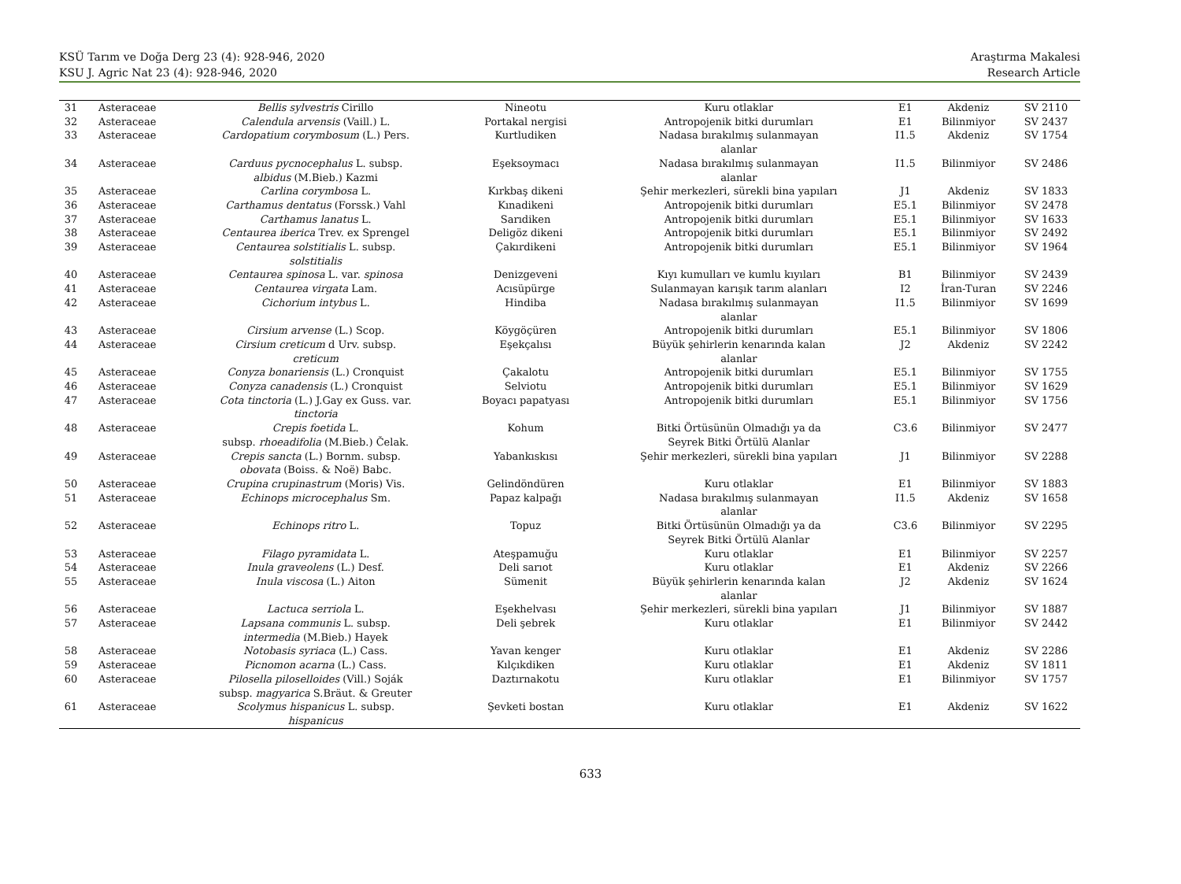KSÜ Tarım ve Doğa Derg 23 (4): 928-946, 2020
KSU J. Agric Nat 23 (4): 928-946, 2020
Araştırma Makalesi
Research Article
| 31 | Asteraceae | Bellis sylvestris Cirillo | Nineotu | Kuru otlaklar | E1 | Akdeniz | SV 2110 |
| 32 | Asteraceae | Calendula arvensis (Vaill.) L. | Portakal nergisi | Antropojenik bitki durumları | E1 | Bilinmiyor | SV 2437 |
| 33 | Asteraceae | Cardopatium corymbosum (L.) Pers. | Kurtludiken | Nadasa bırakılmış sulanmayan alanlar | I1.5 | Akdeniz | SV 1754 |
| 34 | Asteraceae | Carduus pycnocephalus L. subsp. albidus (M.Bieb.) Kazmi | Eşeksoymacı | Nadasa bırakılmış sulanmayan alanlar | I1.5 | Bilinmiyor | SV 2486 |
| 35 | Asteraceae | Carlina corymbosa L. | Kırkbaş dikeni | Şehir merkezleri, sürekli bina yapıları | J1 | Akdeniz | SV 1833 |
| 36 | Asteraceae | Carthamus dentatus (Forssk.) Vahl | Kınadikeni | Antropojenik bitki durumları | E5.1 | Bilinmiyor | SV 2478 |
| 37 | Asteraceae | Carthamus lanatus L. | Sarıdiken | Antropojenik bitki durumları | E5.1 | Bilinmiyor | SV 1633 |
| 38 | Asteraceae | Centaurea iberica Trev. ex Sprengel | Deligöz dikeni | Antropojenik bitki durumları | E5.1 | Bilinmiyor | SV 2492 |
| 39 | Asteraceae | Centaurea solstitialis L. subsp. solstitialis | Çakırdikeni | Antropojenik bitki durumları | E5.1 | Bilinmiyor | SV 1964 |
| 40 | Asteraceae | Centaurea spinosa L. var. spinosa | Denizgeveni | Kıyı kumulları ve kumlu kıyıları | B1 | Bilinmiyor | SV 2439 |
| 41 | Asteraceae | Centaurea virgata Lam. | Acısüpürge | Sulanmayan karışık tarım alanları | I2 | İran-Turan | SV 2246 |
| 42 | Asteraceae | Cichorium intybus L. | Hindiba | Nadasa bırakılmış sulanmayan alanlar | I1.5 | Bilinmiyor | SV 1699 |
| 43 | Asteraceae | Cirsium arvense (L.) Scop. | Köygöçüren | Antropojenik bitki durumları | E5.1 | Bilinmiyor | SV 1806 |
| 44 | Asteraceae | Cirsium creticum d Urv. subsp. creticum | Eşekçalısı | Büyük şehirlerin kenarında kalan alanlar | J2 | Akdeniz | SV 2242 |
| 45 | Asteraceae | Conyza bonariensis (L.) Cronquist | Çakalotu | Antropojenik bitki durumları | E5.1 | Bilinmiyor | SV 1755 |
| 46 | Asteraceae | Conyza canadensis (L.) Cronquist | Selviotu | Antropojenik bitki durumları | E5.1 | Bilinmiyor | SV 1629 |
| 47 | Asteraceae | Cota tinctoria (L.) J.Gay ex Guss. var. tinctoria | Boyacı papatyası | Antropojenik bitki durumları | E5.1 | Bilinmiyor | SV 1756 |
| 48 | Asteraceae | Crepis foetida L. subsp. rhoeadifolia (M.Bieb.) Čelak. | Kohum | Bitki Örtüsünün Olmadığı ya da Seyrek Bitki Örtülü Alanlar | C3.6 | Bilinmiyor | SV 2477 |
| 49 | Asteraceae | Crepis sancta (L.) Bornm. subsp. obovata (Boiss. & Noë) Babc. | Yabankıskısı | Şehir merkezleri, sürekli bina yapıları | J1 | Bilinmiyor | SV 2288 |
| 50 | Asteraceae | Crupina crupinastrum (Moris) Vis. | Gelindöndüren | Kuru otlaklar | E1 | Bilinmiyor | SV 1883 |
| 51 | Asteraceae | Echinops microcephalus Sm. | Papaz kalpağı | Nadasa bırakılmış sulanmayan alanlar | I1.5 | Akdeniz | SV 1658 |
| 52 | Asteraceae | Echinops ritro L. | Topuz | Bitki Örtüsünün Olmadığı ya da Seyrek Bitki Örtülü Alanlar | C3.6 | Bilinmiyor | SV 2295 |
| 53 | Asteraceae | Filago pyramidata L. | Ateşpamuğu | Kuru otlaklar | E1 | Bilinmiyor | SV 2257 |
| 54 | Asteraceae | Inula graveolens (L.) Desf. | Deli sarıot | Kuru otlaklar | E1 | Akdeniz | SV 2266 |
| 55 | Asteraceae | Inula viscosa (L.) Aiton | Sümenit | Büyük şehirlerin kenarında kalan alanlar | J2 | Akdeniz | SV 1624 |
| 56 | Asteraceae | Lactuca serriola L. | Eşekhelvası | Şehir merkezleri, sürekli bina yapıları | J1 | Bilinmiyor | SV 1887 |
| 57 | Asteraceae | Lapsana communis L. subsp. intermedia (M.Bieb.) Hayek | Deli şebrek | Kuru otlaklar | E1 | Bilinmiyor | SV 2442 |
| 58 | Asteraceae | Notobasis syriaca (L.) Cass. | Yavan kenger | Kuru otlaklar | E1 | Akdeniz | SV 2286 |
| 59 | Asteraceae | Picnomon acarna (L.) Cass. | Kılçıkdiken | Kuru otlaklar | E1 | Akdeniz | SV 1811 |
| 60 | Asteraceae | Pilosella piloselloides (Vill.) Soják subsp. magyarica S.Bräut. & Greuter | Daztırnakotu | Kuru otlaklar | E1 | Bilinmiyor | SV 1757 |
| 61 | Asteraceae | Scolymus hispanicus L. subsp. hispanicus | Şevketi bostan | Kuru otlaklar | E1 | Akdeniz | SV 1622 |
633